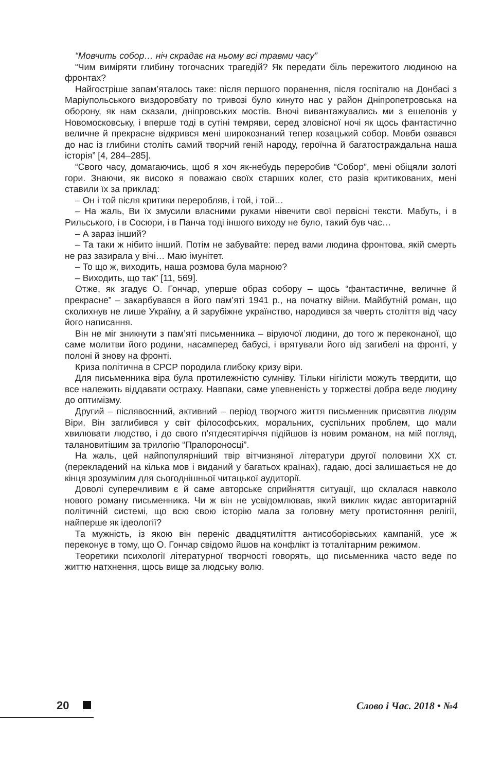“Мовчить собор… ніч скрадає на ньому всі травми часу”
“Чим виміряти глибину тогочасних трагедій? Як передати біль пережитого людиною на фронтах?
Найгостріше запам’яталось таке: після першого поранення, після госпіталю на Донбасі з Маріупольського виздоровбату по тривозі було кинуто нас у район Дніпропетровська на оборону, як нам сказали, дніпровських мостів. Вночі вивантажувались ми з ешелонів у Новомосковську, і вперше тоді в сутіні темряви, серед зловісної ночі як щось фантастично величне й прекрасне відкрився мені широкознаний тепер козацький собор. Мовби озвався до нас із глибини століть самий творчий геній народу, героїчна й багатостраждальна наша історія” [4, 284–285].
“Свого часу, домагаючись, щоб я хоч як-небудь переробив “Собор”, мені обіцяли золоті гори. Знаючи, як високо я поважаю своїх старших колег, сто разів критикованих, мені ставили їх за приклад:
– Он і той після критики переробляв, і той, і той…
– На жаль, Ви їх змусили власними руками нівечити свої первісні тексти. Мабуть, і в Рильського, і в Сосюри, і в Панча тоді іншого виходу не було, такий був час…
– А зараз інший?
– Та таки ж нібито інший. Потім не забувайте: перед вами людина фронтова, якій смерть не раз зазирала у вічі… Маю імунітет.
– То що ж, виходить, наша розмова була марною?
– Виходить, що так” [11, 569].
Отже, як згадує О. Гончар, уперше образ собору – щось “фантастичне, величне й прекрасне” – закарбувався в його пам’яті 1941 р., на початку війни. Майбутній роман, що сколихнув не лише Україну, а й зарубіжне українство, народився за чверть століття від часу його написання.
Він не міг зникнути з пам’яті письменника – віруючої людини, до того ж переконаної, що саме молитви його родини, насамперед бабусі, і врятували його від загибелі на фронті, у полоні й знову на фронті.
Криза політична в СРСР породила глибоку кризу віри.
Для письменника віра була протилежністю сумніву. Тільки нігілісти можуть твердити, що все належить віддавати остраху. Навпаки, саме упевненість у торжестві добра веде людину до оптимізму.
Другий – післявоєнний, активний – період творчого життя письменник присвятив людям Віри. Він заглибився у світ філософських, моральних, суспільних проблем, що мали хвилювати людство, і до свого п’ятдесятиріччя підійшов із новим романом, на мій погляд, талановитішим за трилогію “Прапороносці”.
На жаль, цей найпопулярніший твір вітчизняної літератури другої половини ХХ ст. (перекладений на кілька мов і виданий у багатьох країнах), гадаю, досі залишається не до кінця зрозумілим для сьогоднішньої читацької аудиторії.
Доволі суперечливим є й саме авторське сприйняття ситуації, що склалася навколо нового роману письменника. Чи ж він не усвідомлював, який виклик кидає авторитарній політичній системі, що всю свою історію мала за головну мету протистояння релігії, найперше як ідеології?
Та мужність, із якою він переніс двадцятиліття антисоборівських кампаній, усе ж переконує в тому, що О. Гончар свідомо йшов на конфлікт із тоталітарним режимом.
Теоретики психології літературної творчості говорять, що письменника часто веде по життю натхнення, щось вище за людську волю.
20 Слово і Час. 2018 • №4